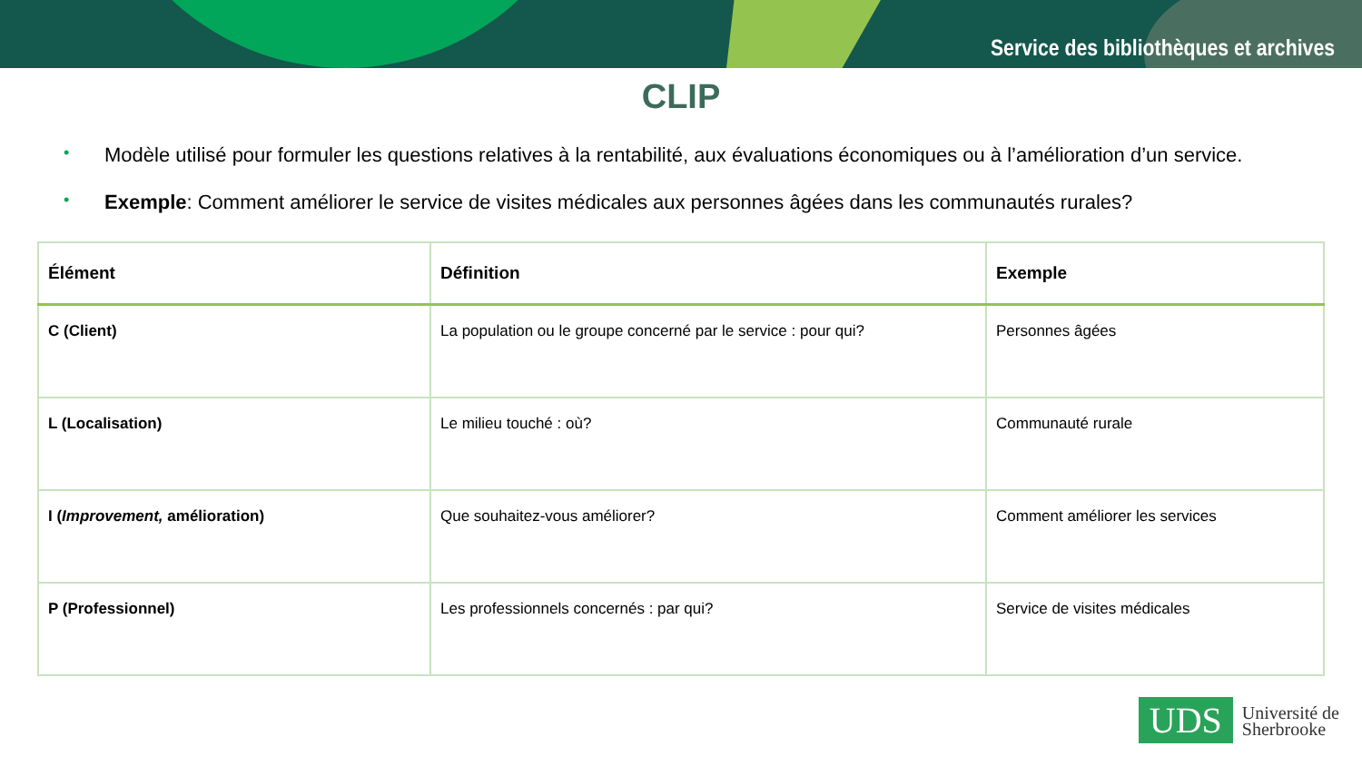Service des bibliothèques et archives
CLIP
• Modèle utilisé pour formuler les questions relatives à la rentabilité, aux évaluations économiques ou à l’amélioration d’un service.
• Exemple: Comment améliorer le service de visites médicales aux personnes âgées dans les communautés rurales?
| Élément | Définition | Exemple |
| --- | --- | --- |
| C (Client) | La population ou le groupe concerné par le service : pour qui? | Personnes âgées |
| L (Localisation) | Le milieu touché : où? | Communauté rurale |
| I ( Improvement, amélioration) | Que souhaitez-vous améliorer? | Comment améliorer les services |
| P (Professionnel) | Les professionnels concernés : par qui? | Service de visites médicales |
UDS
Université de
Sherbrooke